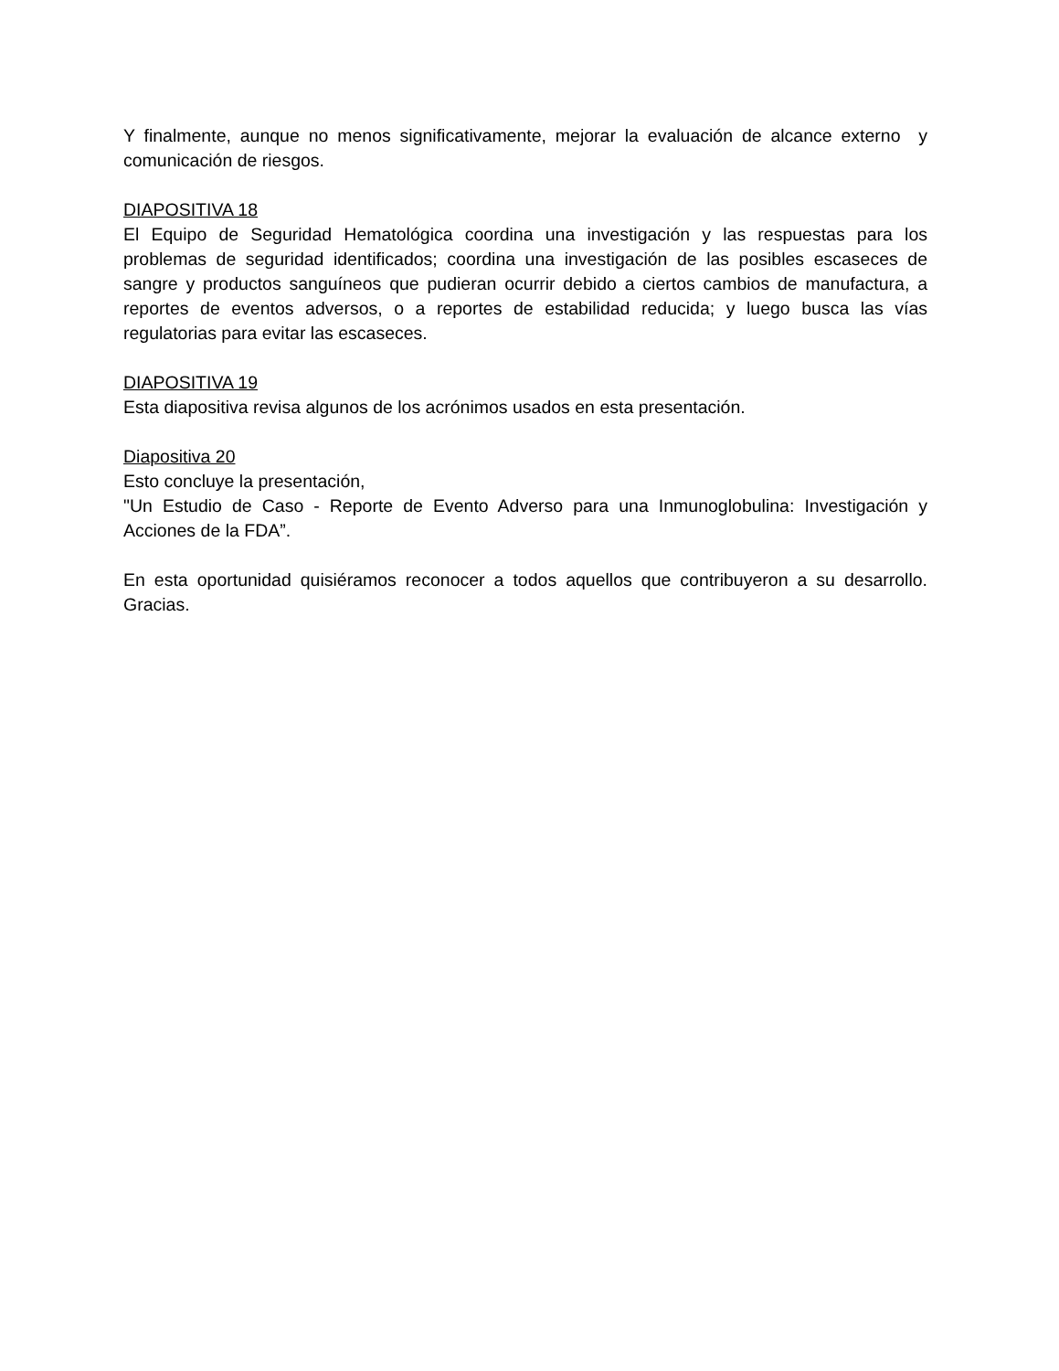Y finalmente, aunque no menos significativamente, mejorar la evaluación de alcance externo y comunicación de riesgos.
DIAPOSITIVA 18
El Equipo de Seguridad Hematológica coordina una investigación y las respuestas para los problemas de seguridad identificados; coordina una investigación de las posibles escaseces de sangre y productos sanguíneos que pudieran ocurrir debido a ciertos cambios de manufactura, a reportes de eventos adversos, o a reportes de estabilidad reducida; y luego busca las vías regulatorias para evitar las escaseces.
DIAPOSITIVA 19
Esta diapositiva revisa algunos de los acrónimos usados en esta presentación.
Diapositiva 20
Esto concluye la presentación,
"Un Estudio de Caso - Reporte de Evento Adverso para una Inmunoglobulina: Investigación y Acciones de la FDA”.
En esta oportunidad quisiéramos reconocer a todos aquellos que contribuyeron a su desarrollo. Gracias.